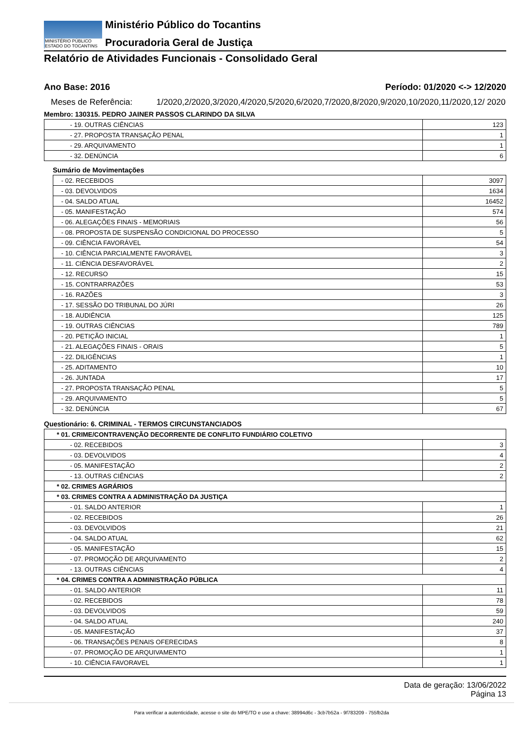MINISTÉRIO PÚBLICO
ESTADO DO TOCANTINS
Ministério Público do Tocantins
Procuradoria Geral de Justiça
Relatório de Atividades Funcionais - Consolidado Geral
Ano Base: 2016 Período: 01/2020 <-> 12/2020
Meses de Referência: 1/2020,2/2020,3/2020,4/2020,5/2020,6/2020,7/2020,8/2020,9/2020,10/2020,11/2020,12/ 2020
Membro: 130315. PEDRO JAINER PASSOS CLARINDO DA SILVA
| - 19. OUTRAS CIÊNCIAS | 123 |
| - 27. PROPOSTA TRANSAÇÃO PENAL | 1 |
| - 29. ARQUIVAMENTO | 1 |
| - 32. DENÚNCIA | 6 |
Sumário de Movimentações
| - 02. RECEBIDOS | 3097 |
| - 03. DEVOLVIDOS | 1634 |
| - 04. SALDO ATUAL | 16452 |
| - 05. MANIFESTAÇÃO | 574 |
| - 06. ALEGAÇÕES FINAIS - MEMORIAIS | 56 |
| - 08. PROPOSTA DE SUSPENSÃO CONDICIONAL DO PROCESSO | 5 |
| - 09. CIÊNCIA FAVORÁVEL | 54 |
| - 10. CIÊNCIA PARCIALMENTE FAVORÁVEL | 3 |
| - 11. CIÊNCIA DESFAVORÁVEL | 2 |
| - 12. RECURSO | 15 |
| - 15. CONTRARRAZÕES | 53 |
| - 16. RAZÕES | 3 |
| - 17. SESSÃO DO TRIBUNAL DO JÚRI | 26 |
| - 18. AUDIÊNCIA | 125 |
| - 19. OUTRAS CIÊNCIAS | 789 |
| - 20. PETIÇÃO INICIAL | 1 |
| - 21. ALEGAÇÕES FINAIS - ORAIS | 5 |
| - 22. DILIGÊNCIAS | 1 |
| - 25. ADITAMENTO | 10 |
| - 26. JUNTADA | 17 |
| - 27. PROPOSTA TRANSAÇÃO PENAL | 5 |
| - 29. ARQUIVAMENTO | 5 |
| - 32. DENÚNCIA | 67 |
Questionário: 6. CRIMINAL - TERMOS CIRCUNSTANCIADOS
| * 01. CRIME/CONTRAVENÇÃO DECORRENTE DE CONFLITO FUNDIÁRIO COLETIVO | |
| - 02. RECEBIDOS | 3 |
| - 03. DEVOLVIDOS | 4 |
| - 05. MANIFESTAÇÃO | 2 |
| - 13. OUTRAS CIÊNCIAS | 2 |
| * 02. CRIMES AGRÁRIOS | |
| * 03. CRIMES CONTRA A ADMINISTRAÇÃO DA JUSTIÇA | |
| - 01. SALDO ANTERIOR | 1 |
| - 02. RECEBIDOS | 26 |
| - 03. DEVOLVIDOS | 21 |
| - 04. SALDO ATUAL | 62 |
| - 05. MANIFESTAÇÃO | 15 |
| - 07. PROMOÇÃO DE ARQUIVAMENTO | 2 |
| - 13. OUTRAS CIÊNCIAS | 4 |
| * 04. CRIMES CONTRA A ADMINISTRAÇÃO PÚBLICA | |
| - 01. SALDO ANTERIOR | 11 |
| - 02. RECEBIDOS | 78 |
| - 03. DEVOLVIDOS | 59 |
| - 04. SALDO ATUAL | 240 |
| - 05. MANIFESTAÇÃO | 37 |
| - 06. TRANSAÇÕES PENAIS OFERECIDAS | 8 |
| - 07. PROMOÇÃO DE ARQUIVAMENTO | 1 |
| - 10. CIÊNCIA FAVORAVEL | 1 |
Data de geração: 13/06/2022
Página 13
Para verificar a autenticidade, acesse o site do MPE/TO e use a chave: 38994d6c - 3cb7b52a - 9f783209 - 755fb2da